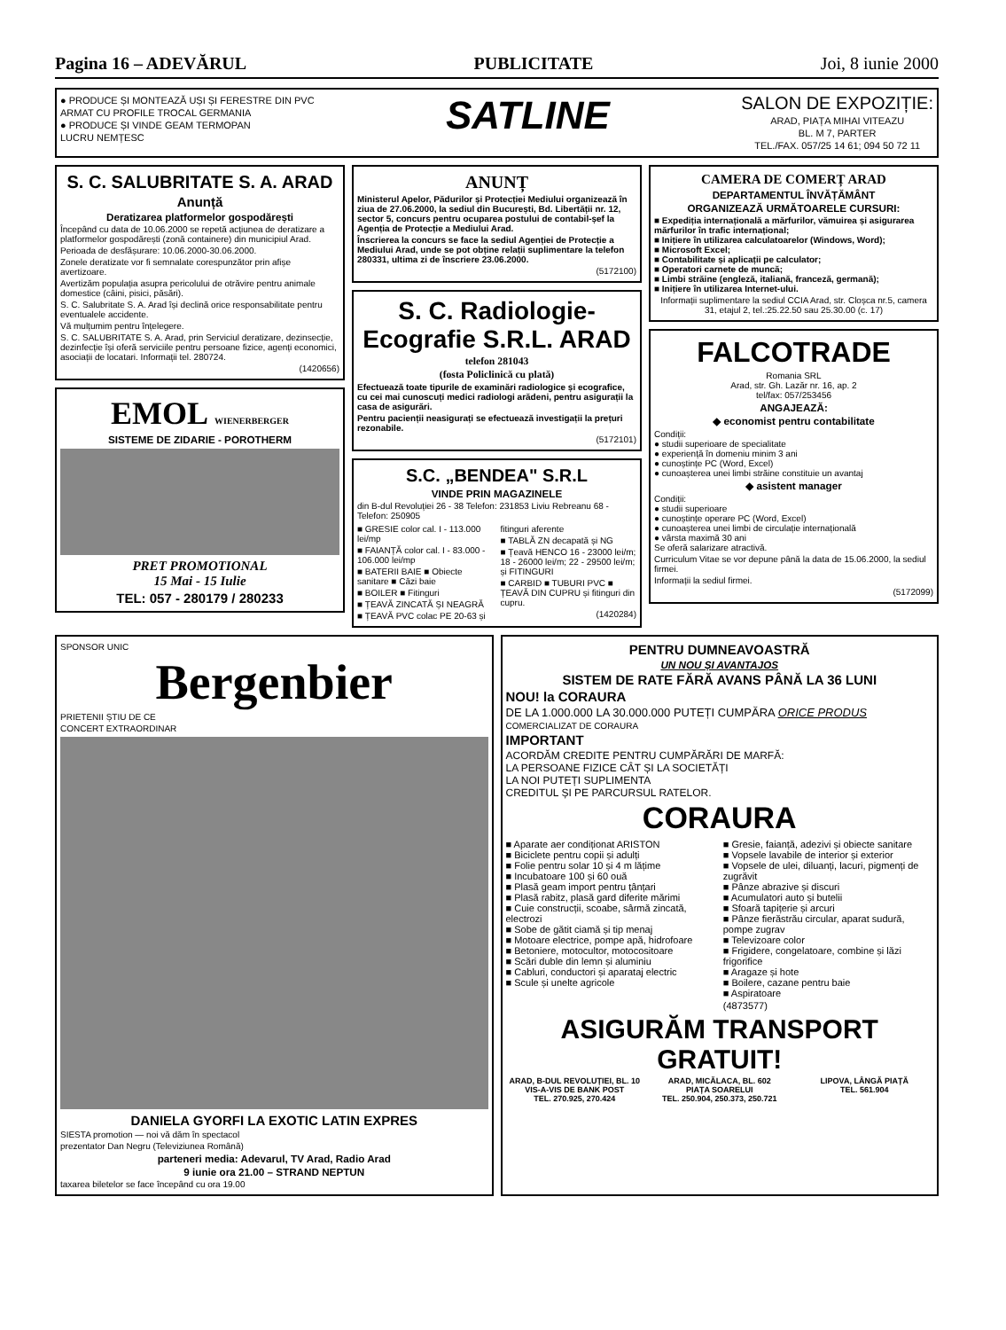Pagina 16 – ADEVĂRUL PUBLICITATE Joi, 8 iunie 2000
● PRODUCE ȘI MONTEAZĂ UȘI ȘI FERESTRE DIN PVC
ARMAT CU PROFILE TROCAL GERMANIA
● PRODUCE ȘI VINDE GEAM TERMOPAN
LUCRU NEMȚESC
SATLINE
SALON DE EXPOZIȚIE:
ARAD, PIAȚA MIHAI VITEAZU
BL. M 7, PARTER
TEL./FAX. 057/25 14 61; 094 50 72 11
S. C. SALUBRITATE S. A. ARAD
Anunță
Deratizarea platformelor gospodărești
Începând cu data de 10.06.2000 se repetă acțiunea de deratizare a platformelor gospodărești (zonă containere) din municipiul Arad.
Perioada de desfășurare: 10.06.2000-30.06.2000.
Zonele deratizate vor fi semnalate corespunzător prin afișe avertizoare.
Avertizăm populația asupra pericolului de otrăvire pentru animale domestice (câini, pisici, păsări).
S. C. Salubritate S. A. Arad își declină orice responsabilitate pentru eventualele accidente.
Vă mulțumim pentru înțelegere.
S. C. SALUBRITATE S. A. Arad, prin Serviciul deratizare, dezinsecție, dezinfecție își oferă serviciile pentru persoane fizice, agenți economici, asociații de locatari. Informații tel. 280724.
(1420656)
EMOL WIENERBERGER
SISTEME DE ZIDARIE - POROTHERM
PRET PROMOTIONAL
15 Mai - 15 Iulie
TEL: 057 - 280179 / 280233
ANUNȚ
Ministerul Apelor, Pădurilor și Protecției Mediului organizează în ziua de 27.06.2000, la sediul din București, Bd. Libertății nr. 12, sector 5, concurs pentru ocuparea postului de contabil-șef la Agenția de Protecție a Mediului Arad.
Înscrierea la concurs se face la sediul Agenției de Protecție a Mediului Arad, unde se pot obține relații suplimentare la telefon 280331, ultima zi de înscriere 23.06.2000.
(5172100)
S. C. Radiologie-Ecografie S.R.L. ARAD
telefon 281043
(fosta Policlinică cu plată)
Efectuează toate tipurile de examinări radiologice și ecografice, cu cei mai cunoscuți medici radiologi arădeni, pentru asigurații la casa de asigurări.
Pentru pacienții neasigurați se efectuează investigații la prețuri rezonabile.
(5172101)
S.C. „BENDEA" S.R.L
VINDE PRIN MAGAZINELE
din B-dul Revoluției 26 - 38 Telefon: 231853 Liviu Rebreanu 68 - Telefon: 250905
■ GRESIE color cal. I - 113.000 lei/mp
■ FAIANȚĂ color cal. I - 83.000 - 106.000 lei/mp
■ BATERII BAIE ■ Obiecte sanitare ■ Căzi baie
■ BOILER ■ Fitinguri
■ ȚEAVĂ ZINCATĂ ȘI NEAGRĂ
■ ȚEAVĂ PVC colac PE 20-63 și
fitinguri aferente
■ TABLĂ ZN decapată și NG
■ Țeavă HENCO 16 - 23000 lei/m; 18 - 26000 lei/m; 22 - 29500 lei/m; și FITINGURI
■ CARBID ■ TUBURI PVC ■ ȚEAVĂ DIN CUPRU și fitinguri din cupru.
(1420284)
CAMERA DE COMERȚ ARAD
DEPARTAMENTUL ÎNVĂȚĂMÂNT
ORGANIZEAZĂ URMĂTOARELE CURSURI:
■ Expediția internațională a mărfurilor, vămuirea și asigurarea mărfurilor în trafic internațional;
■ Inițiere în utilizarea calculatoarelor (Windows, Word);
■ Microsoft Excel;
■ Contabilitate și aplicații pe calculator;
■ Operatori carnete de muncă;
■ Limbi străine (engleză, italiană, franceză, germană);
■ Inițiere în utilizarea Internet-ului.
Informații suplimentare la sediul CCIA Arad, str. Cloșca nr.5, camera 31, etajul 2, tel.:25.22.50 sau 25.30.00 (c. 17)
FALCOTRADE
Romania SRL
Arad, str. Gh. Lazăr nr. 16, ap. 2
tel/fax: 057/253456
ANGAJEAZĂ:
◆ economist pentru contabilitate
Condiții:
● studii superioare de specialitate
● experiență în domeniu minim 3 ani
● cunoștințe PC (Word, Excel)
● cunoașterea unei limbi străine constituie un avantaj
◆ asistent manager
Condiții:
● studii superioare
● cunoștințe operare PC (Word, Excel)
● cunoașterea unei limbi de circulație internațională
● vârsta maximă 30 ani
Se oferă salarizare atractivă.
Curriculum Vitae se vor depune până la data de 15.06.2000, la sediul firmei.
Informații la sediul firmei.
(5172099)
SPONSOR UNIC
Bergenbier
PRIETENII ȘTIU DE CE
CONCERT EXTRAORDINAR
DANIELA GYORFI LA EXOTIC LATIN EXPRES
SIESTA promotion — noi vă dăm în spectacol
prezentator Dan Negru (Televiziunea Română)
parteneri media: Adevarul, TV Arad, Radio Arad
9 iunie ora 21.00 – STRAND NEPTUN
taxarea biletelor se face începând cu ora 19.00
PENTRU DUMNEAVOASTRĂ
UN NOU ȘI AVANTAJOS
SISTEM DE RATE FĂRĂ AVANS PÂNĂ LA 36 LUNI
NOU! la CORAURA
DE LA 1.000.000 LA 30.000.000 PUTEȚI CUMPĂRA ORICE PRODUS
COMERCIALIZAT DE CORAURA
IMPORTANT
ACORDĂM CREDITE PENTRU CUMPĂRĂRI DE MARFĂ:
LA PERSOANE FIZICE CÂT ȘI LA SOCIETĂȚI
LA NOI PUTEȚI SUPLIMENTA
CREDITUL ȘI PE PARCURSUL RATELOR.
CORAURA
■ Aparate aer condiționat ARISTON
■ Biciclete pentru copii și adulți
■ Folie pentru solar 10 și 4 m lățime
■ Incubatoare 100 și 60 ouă
■ Plasă geam import pentru țânțari
■ Plasă rabitz, plasă gard diferite mărimi
■ Cuie construcții, scoabe, sârmă zincată, electrozi
■ Sobe de gătit ciamă și tip menaj
■ Motoare electrice, pompe apă, hidrofoare
■ Betoniere, motocultor, motocositoare
■ Scări duble din lemn și aluminiu
■ Cabluri, conductori și aparataj electric
■ Scule și unelte agricole
■ Gresie, faianță, adezivi și obiecte sanitare
■ Vopsele lavabile de interior și exterior
■ Vopsele de ulei, diluanți, lacuri, pigmenți de zugrăvit
■ Pânze abrazive și discuri
■ Acumulatori auto și butelii
■ Sfoară tapițerie și arcuri
■ Pânze fierăstrău circular, aparat sudură, pompe zugrav
■ Televizoare color
■ Frigidere, congelatoare, combine și lăzi frigorifice
■ Aragaze și hote
■ Boilere, cazane pentru baie
■ Aspiratoare
(4873577)
ASIGURĂM TRANSPORT GRATUIT!
ARAD, B-DUL REVOLUȚIEI, BL. 10
VIS-A-VIS DE BANK POST
TEL. 270.925, 270.424
ARAD, MICĂLACA, BL. 602
PIAȚA SOARELUI
TEL. 250.904, 250.373, 250.721
LIPOVA, LÂNGĂ PIAȚĂ
TEL. 561.904